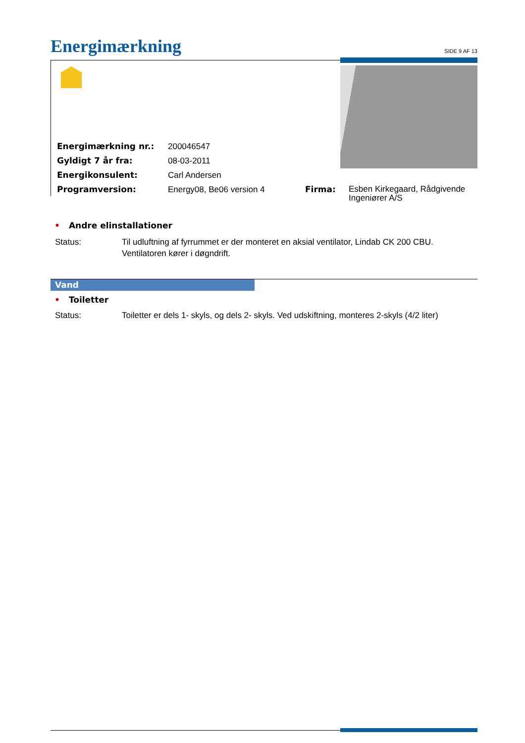Energimærkning SIDE 9 AF 13
| Energimærkning nr.: | 200046547 | | |
| Gyldigt 7 år fra: | 08-03-2011 | | |
| Energikonsulent: | Carl Andersen | | |
| Programversion: | Energy08, Be06 version 4 | Firma: | Esben Kirkegaard, Rådgivende Ingeniører A/S |
• Andre elinstallationer
Status: Til udluftning af fyrrummet er der monteret en aksial ventilator, Lindab CK 200 CBU.
Ventilatoren kører i døgndrift.
Vand
• Toiletter
Status: Toiletter er dels 1- skyls, og dels 2- skyls. Ved udskiftning, monteres 2-skyls (4/2 liter)